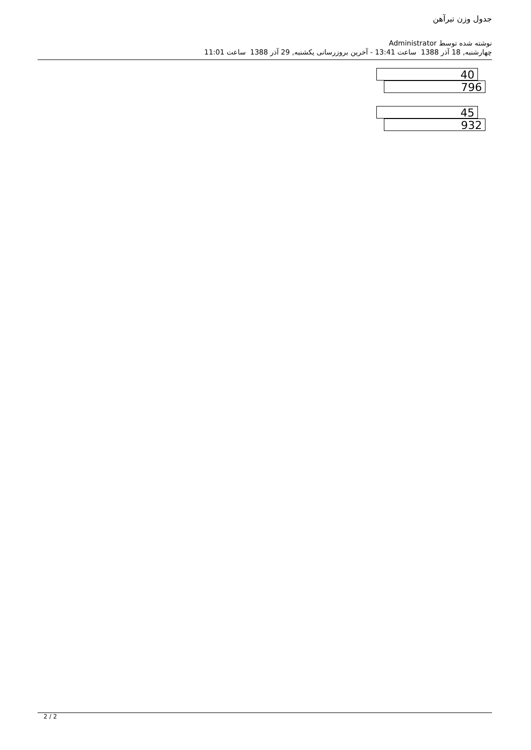جدول وزن تیرآهن
نوشته شده توسط Administrator
چهارشنبه, 18 آذر 1388 ساعت 13:41 - آخرین بروزرسانی یکشنبه, 29 آذر 1388 ساعت 11:01
40
796
45
932
2 / 2